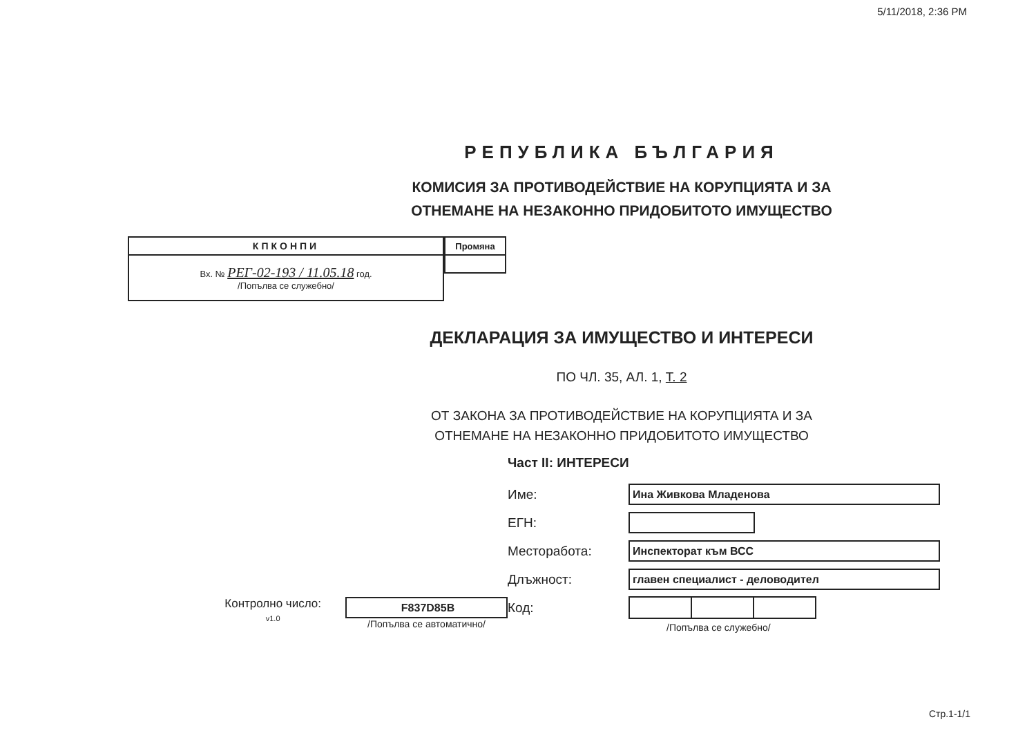5/11/2018, 2:36 PM
РЕПУБЛИКА БЪЛГАРИЯ
КОМИСИЯ ЗА ПРОТИВОДЕЙСТВИЕ НА КОРУПЦИЯТА И ЗА
ОТНЕМАНЕ НА НЕЗАКОННО ПРИДОБИТОТО ИМУЩЕСТВО
| КПКОНПИ |
| --- |
| Вх. № РЕГ-02-193 / 11.05.18 год. /Попълва се служебно/ |
| Промяна |
| --- |
ДЕКЛАРАЦИЯ ЗА ИМУЩЕСТВО И ИНТЕРЕСИ
ПО ЧЛ. 35, АЛ. 1, Т. 2
ОТ ЗАКОНА ЗА ПРОТИВОДЕЙСТВИЕ НА КОРУПЦИЯТА И ЗА
ОТНЕМАНЕ НА НЕЗАКОННО ПРИДОБИТОТО ИМУЩЕСТВО
Контролно число:
v1.0
F837D85B
/Попълва се автоматично/
Част II: ИНТЕРЕСИ
Име:
Ина Живкова Младенова
ЕГН:
Месторабота:
Инспекторат към ВСС
Длъжност:
главен специалист - деловодител
Код:
/Попълва се служебно/
Стр.1-1/1